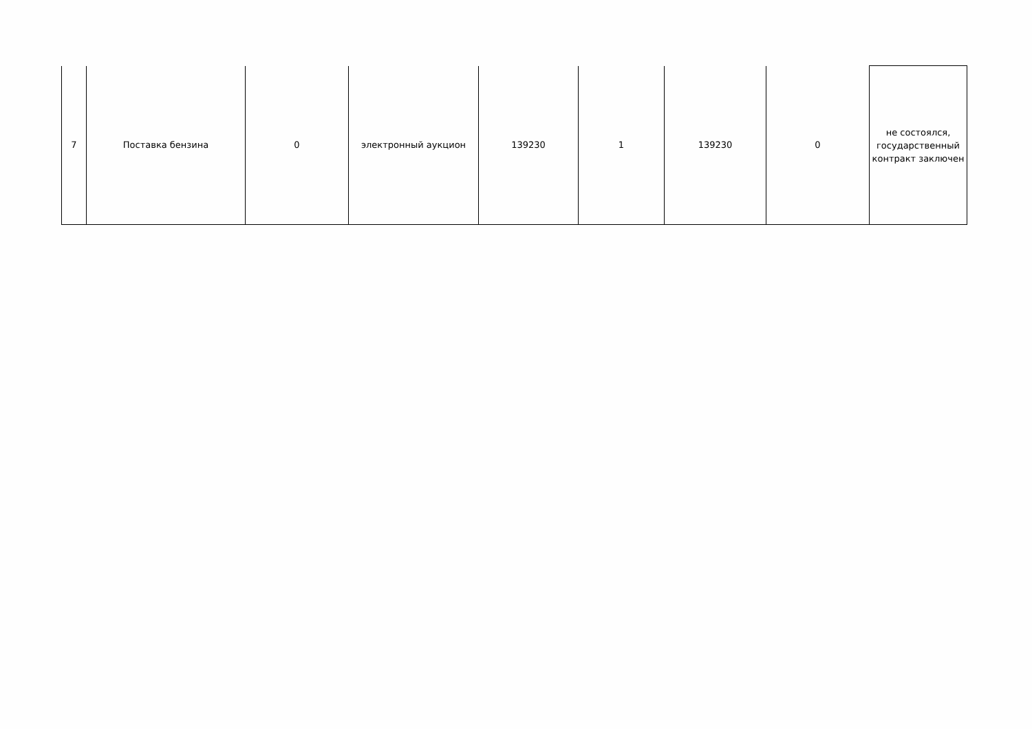| 7 | Поставка бензина | 0 | электронный аукцион | 139230 | 1 | 139230 | 0 | не состоялся, государственный контракт заключен |